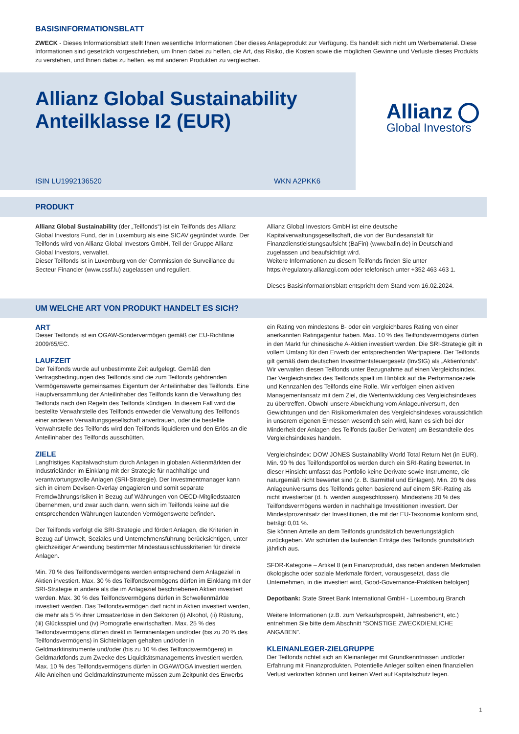BASISINFORMATIONSBLATT
ZWECK - Dieses Informationsblatt stellt Ihnen wesentliche Informationen über dieses Anlageprodukt zur Verfügung. Es handelt sich nicht um Werbematerial. Diese Informationen sind gesetzlich vorgeschrieben, um Ihnen dabei zu helfen, die Art, das Risiko, die Kosten sowie die möglichen Gewinne und Verluste dieses Produkts zu verstehen, und Ihnen dabei zu helfen, es mit anderen Produkten zu vergleichen.
Allianz Global Sustainability
Anteilklasse I2 (EUR)
ISIN LU1992136520 WKN A2PKK6
Allianz
Global Investors
PRODUKT
Allianz Global Sustainability (der „Teilfonds“) ist ein Teilfonds des Allianz Global Investors Fund, der in Luxemburg als eine SICAV gegründet wurde. Der Teilfonds wird von Allianz Global Investors GmbH, Teil der Gruppe Allianz Global Investors, verwaltet.
Dieser Teilfonds ist in Luxemburg von der Commission de Surveillance du Secteur Financier (www.cssf.lu) zugelassen und reguliert.
Allianz Global Investors GmbH ist eine deutsche Kapitalverwaltungsgesellschaft, die von der Bundesanstalt für Finanzdienstleistungsaufsicht (BaFin) (www.bafin.de) in Deutschland zugelassen und beaufsichtigt wird.
Weitere Informationen zu diesem Teilfonds finden Sie unter https://regulatory.allianzgi.com oder telefonisch unter +352 463 463 1.
Dieses Basisinformationsblatt entspricht dem Stand vom 16.02.2024.
UM WELCHE ART VON PRODUKT HANDELT ES SICH?
ART
Dieser Teilfonds ist ein OGAW-Sondervermögen gemäß der EU-Richtlinie 2009/65/EC.
LAUFZEIT
Der Teilfonds wurde auf unbestimmte Zeit aufgelegt. Gemäß den Vertragsbedingungen des Teilfonds sind die zum Teilfonds gehörenden Vermögenswerte gemeinsames Eigentum der Anteilinhaber des Teilfonds. Eine Hauptversammlung der Anteilinhaber des Teilfonds kann die Verwaltung des Teilfonds nach den Regeln des Teilfonds kündigen. In diesem Fall wird die bestellte Verwahrstelle des Teilfonds entweder die Verwaltung des Teilfonds einer anderen Verwaltungsgesellschaft anvertrauen, oder die bestellte Verwahrstelle des Teilfonds wird den Teilfonds liquidieren und den Erlös an die Anteilinhaber des Teilfonds ausschütten.
ZIELE
Langfristiges Kapitalwachstum durch Anlagen in globalen Aktienmärkten der Industrieländer im Einklang mit der Strategie für nachhaltige und verantwortungsvolle Anlagen (SRI-Strategie). Der Investmentmanager kann sich in einem Devisen-Overlay engagieren und somit separate Fremdwährungsrisiken in Bezug auf Währungen von OECD-Mitgliedstaaten übernehmen, und zwar auch dann, wenn sich im Teilfonds keine auf die entsprechenden Währungen lautenden Vermögenswerte befinden.
Der Teilfonds verfolgt die SRI-Strategie und fördert Anlagen, die Kriterien in Bezug auf Umwelt, Soziales und Unternehmensführung berücksichtigen, unter gleichzeitiger Anwendung bestimmter Mindestausschlusskriterien für direkte Anlagen.
Min. 70 % des Teilfondsvermögens werden entsprechend dem Anlageziel in Aktien investiert. Max. 30 % des Teilfondsvermögens dürfen im Einklang mit der SRI-Strategie in andere als die im Anlageziel beschriebenen Aktien investiert werden. Max. 30 % des Teilfondsvermögens dürfen in Schwellenmärkte investiert werden. Das Teilfondsvermögen darf nicht in Aktien investiert werden, die mehr als 5 % ihrer Umsatzerlöse in den Sektoren (i) Alkohol, (ii) Rüstung, (iii) Glücksspiel und (iv) Pornografie erwirtschaften. Max. 25 % des Teilfondsvermögens dürfen direkt in Termineinlagen und/oder (bis zu 20 % des Teilfondsvermögens) in Sichteinlagen gehalten und/oder in Geldmarktinstrumente und/oder (bis zu 10 % des Teilfondsvermögens) in Geldmarktfonds zum Zwecke des Liquiditätsmanagements investiert werden. Max. 10 % des Teilfondsvermögens dürfen in OGAW/OGA investiert werden. Alle Anleihen und Geldmarktinstrumente müssen zum Zeitpunkt des Erwerbs
ein Rating von mindestens B- oder ein vergleichbares Rating von einer anerkannten Ratingagentur haben. Max. 10 % des Teilfondsvermögens dürfen in den Markt für chinesische A-Aktien investiert werden. Die SRI-Strategie gilt in vollem Umfang für den Erwerb der entsprechenden Wertpapiere. Der Teilfonds gilt gemäß dem deutschen Investmentsteuergesetz (InvStG) als „Aktienfonds“. Wir verwalten diesen Teilfonds unter Bezugnahme auf einen Vergleichsindex. Der Vergleichsindex des Teilfonds spielt im Hinblick auf die Performanceziele und Kennzahlen des Teilfonds eine Rolle. Wir verfolgen einen aktiven Managementansatz mit dem Ziel, die Wertentwicklung des Vergleichsindexes zu übertreffen. Obwohl unsere Abweichung vom Anlageuniversum, den Gewichtungen und den Risikomerkmalen des Vergleichsindexes voraussichtlich in unserem eigenen Ermessen wesentlich sein wird, kann es sich bei der Minderheit der Anlagen des Teilfonds (außer Derivaten) um Bestandteile des Vergleichsindexes handeln.
Vergleichsindex: DOW JONES Sustainability World Total Return Net (in EUR). Min. 90 % des Teilfondsportfolios werden durch ein SRI-Rating bewertet. In dieser Hinsicht umfasst das Portfolio keine Derivate sowie Instrumente, die naturgemäß nicht bewertet sind (z. B. Barmittel und Einlagen). Min. 20 % des Anlageuniversums des Teilfonds gelten basierend auf einem SRI-Rating als nicht investierbar (d. h. werden ausgeschlossen). Mindestens 20 % des Teilfondsvermögens werden in nachhaltige Investitionen investiert. Der Mindestprozentsatz der Investitionen, die mit der EU-Taxonomie konform sind, beträgt 0,01 %.
Sie können Anteile an dem Teilfonds grundsätzlich bewertungstäglich zurückgeben. Wir schütten die laufenden Erträge des Teilfonds grundsätzlich jährlich aus.
SFDR-Kategorie – Artikel 8 (ein Finanzprodukt, das neben anderen Merkmalen ökologische oder soziale Merkmale fördert, vorausgesetzt, dass die Unternehmen, in die investiert wird, Good-Governance-Praktiken befolgen)
Depotbank: State Street Bank International GmbH - Luxembourg Branch
Weitere Informationen (z.B. zum Verkaufsprospekt, Jahresbericht, etc.) entnehmen Sie bitte dem Abschnitt “SONSTIGE ZWECKDIENLICHE ANGABEN”.
KLEINANLEGER-ZIELGRUPPE
Der Teilfonds richtet sich an Kleinanleger mit Grundkenntnissen und/oder Erfahrung mit Finanzprodukten. Potentielle Anleger sollten einen finanziellen Verlust verkraften können und keinen Wert auf Kapitalschutz legen.
1